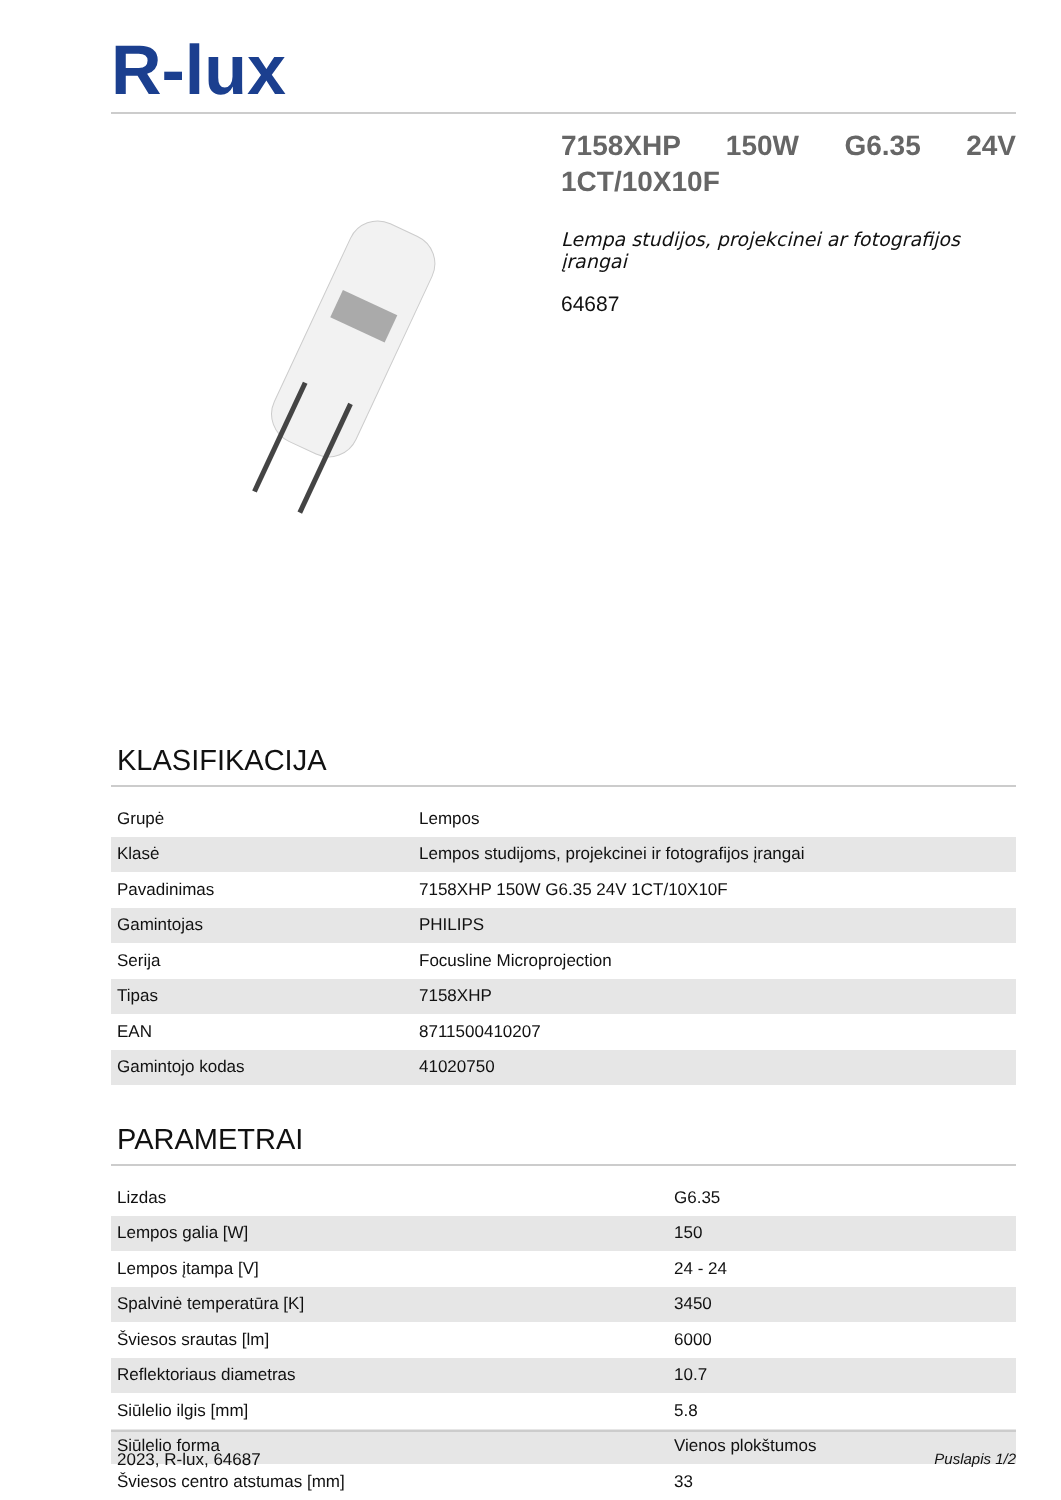R-lux
7158XHP 150W G6.35 24V 1CT/10X10F
Lempa studijos, projekcinei ar fotografijos įrangai
64687
KLASIFIKACIJA
| Grupė | Lempos |
| Klasė | Lempos studijoms, projekcinei ir fotografijos įrangai |
| Pavadinimas | 7158XHP 150W G6.35 24V 1CT/10X10F |
| Gamintojas | PHILIPS |
| Serija | Focusline Microprojection |
| Tipas | 7158XHP |
| EAN | 8711500410207 |
| Gamintojo kodas | 41020750 |
PARAMETRAI
| Lizdas | G6.35 |
| Lempos galia [W] | 150 |
| Lempos įtampa [V] | 24 - 24 |
| Spalvinė temperatūra [K] | 3450 |
| Šviesos srautas [lm] | 6000 |
| Reflektoriaus diametras | 10.7 |
| Siūlelio ilgis [mm] | 5.8 |
| Siūlelio forma | Vienos plokštumos |
| Šviesos centro atstumas [mm] | 33 |
2023, R-lux, 64687 Puslapis 1/2